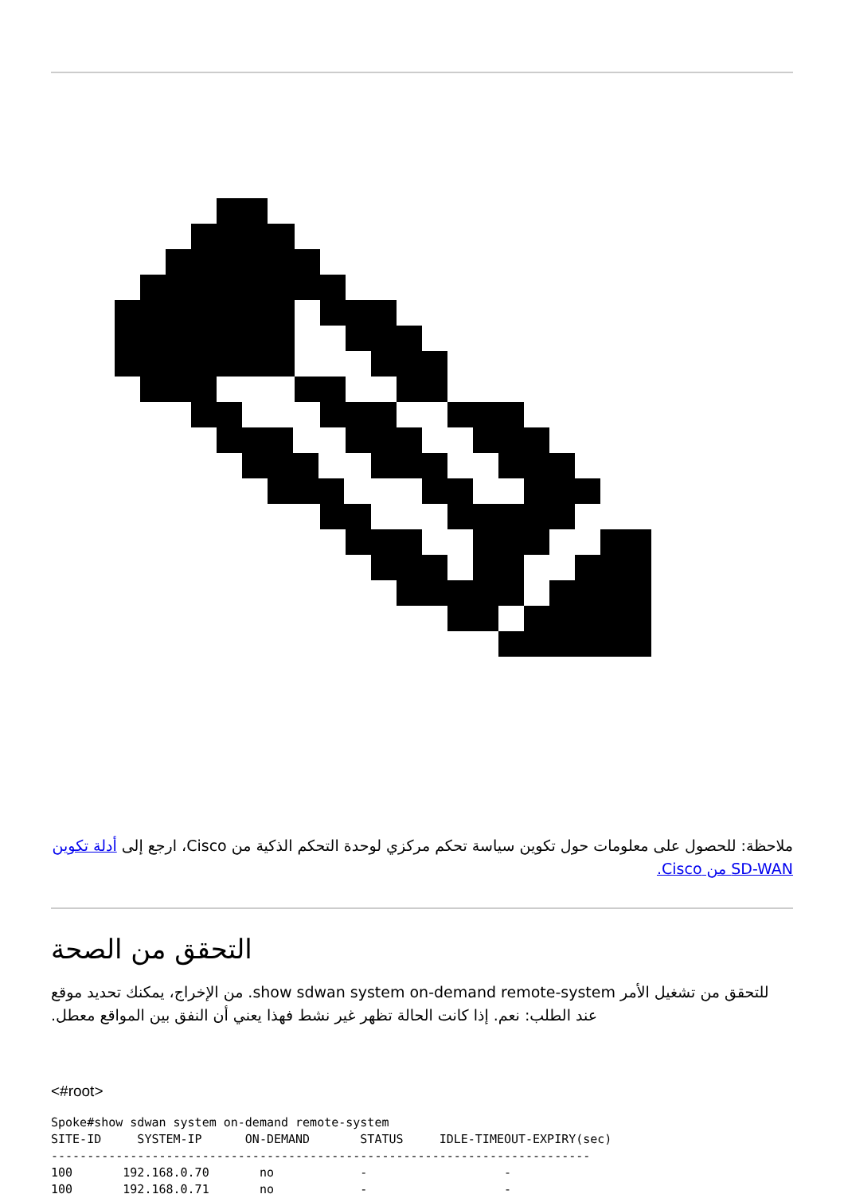ملاحظة: للحصول على معلومات حول تكوين سياسة تحكم مركزي لوحدة التحكم الذكية من Cisco، ارجع إلى أدلة تكوين SD-WAN من Cisco.
التحقق من الصحة
للتحقق من تشغيل الأمر show sdwan system on-demand remote-system. من الإخراج، يمكنك تحديد موقع عند الطلب: نعم. إذا كانت الحالة تظهر غير نشط فهذا يعني أن النفق بين المواقع معطل.
<#root>
Spoke#show sdwan system on-demand remote-system
SITE-ID     SYSTEM-IP      ON-DEMAND       STATUS     IDLE-TIMEOUT-EXPIRY(sec)
---------------------------------------------------------------------------
100       192.168.0.70       no            -                   -
100       192.168.0.71       no            -                   -